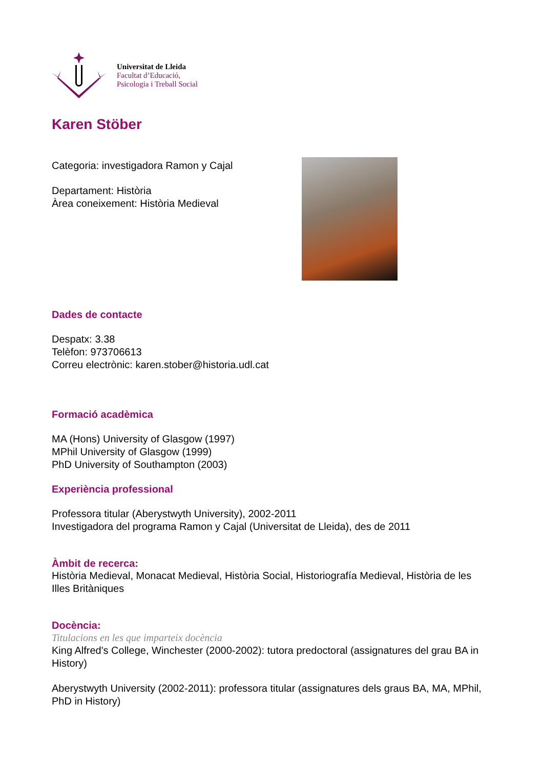Universitat de Lleida
Facultat d’Educació,
Psicologia i Treball Social
Karen Stöber
Categoria: investigadora Ramon y Cajal
Departament: Història
Àrea coneixement: Història Medieval
Dades de contacte
Despatx: 3.38
Telèfon: 973706613
Correu electrònic: karen.stober@historia.udl.cat
Formació acadèmica
MA (Hons) University of Glasgow (1997)
MPhil University of Glasgow (1999)
PhD University of Southampton (2003)
Experiència professional
Professora titular (Aberystwyth University), 2002-2011
Investigadora del programa Ramon y Cajal (Universitat de Lleida), des de 2011
Àmbit de recerca:
Història Medieval, Monacat Medieval, Història Social, Historiografía Medieval, Història de les Illes Britàniques
Docència:
Titulacions en les que imparteix docència
King Alfred's College, Winchester (2000-2002): tutora predoctoral (assignatures del grau BA in History)
Aberystwyth University (2002-2011): professora titular (assignatures dels graus BA, MA, MPhil, PhD in History)